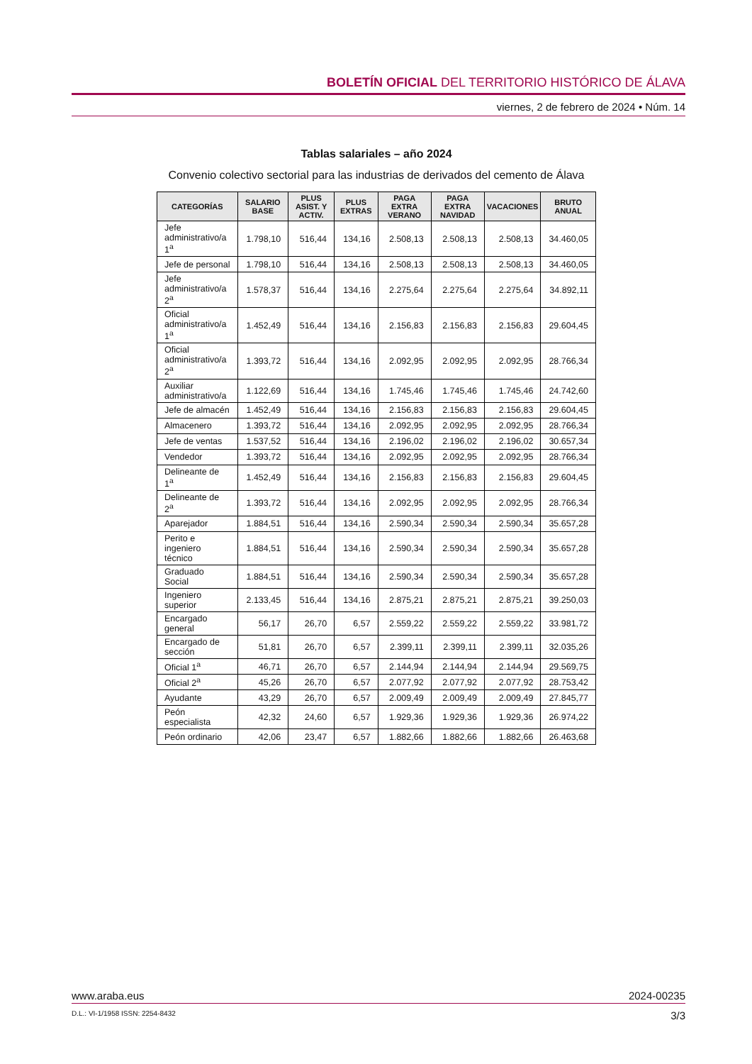BOLETÍN OFICIAL DEL TERRITORIO HISTÓRICO DE ÁLAVA
viernes, 2 de febrero de 2024 • Núm. 14
Tablas salariales – año 2024
Convenio colectivo sectorial para las industrias de derivados del cemento de Álava
| CATEGORÍAS | SALARIO BASE | PLUS ASIST. Y ACTIV. | PLUS EXTRAS | PAGA EXTRA VERANO | PAGA EXTRA NAVIDAD | VACACIONES | BRUTO ANUAL |
| --- | --- | --- | --- | --- | --- | --- | --- |
| Jefe administrativo/a 1<sup>a</sup> | 1.798,10 | 516,44 | 134,16 | 2.508,13 | 2.508,13 | 2.508,13 | 34.460,05 |
| Jefe de personal | 1.798,10 | 516,44 | 134,16 | 2.508,13 | 2.508,13 | 2.508,13 | 34.460,05 |
| Jefe administrativo/a 2<sup>a</sup> | 1.578,37 | 516,44 | 134,16 | 2.275,64 | 2.275,64 | 2.275,64 | 34.892,11 |
| Oficial administrativo/a 1<sup>a</sup> | 1.452,49 | 516,44 | 134,16 | 2.156,83 | 2.156,83 | 2.156,83 | 29.604,45 |
| Oficial administrativo/a 2<sup>a</sup> | 1.393,72 | 516,44 | 134,16 | 2.092,95 | 2.092,95 | 2.092,95 | 28.766,34 |
| Auxiliar administrativo/a | 1.122,69 | 516,44 | 134,16 | 1.745,46 | 1.745,46 | 1.745,46 | 24.742,60 |
| Jefe de almacén | 1.452,49 | 516,44 | 134,16 | 2.156,83 | 2.156,83 | 2.156,83 | 29.604,45 |
| Almacenero | 1.393,72 | 516,44 | 134,16 | 2.092,95 | 2.092,95 | 2.092,95 | 28.766,34 |
| Jefe de ventas | 1.537,52 | 516,44 | 134,16 | 2.196,02 | 2.196,02 | 2.196,02 | 30.657,34 |
| Vendedor | 1.393,72 | 516,44 | 134,16 | 2.092,95 | 2.092,95 | 2.092,95 | 28.766,34 |
| Delineante de 1<sup>a</sup> | 1.452,49 | 516,44 | 134,16 | 2.156,83 | 2.156,83 | 2.156,83 | 29.604,45 |
| Delineante de 2<sup>a</sup> | 1.393,72 | 516,44 | 134,16 | 2.092,95 | 2.092,95 | 2.092,95 | 28.766,34 |
| Aparejador | 1.884,51 | 516,44 | 134,16 | 2.590,34 | 2.590,34 | 2.590,34 | 35.657,28 |
| Perito e ingeniero técnico | 1.884,51 | 516,44 | 134,16 | 2.590,34 | 2.590,34 | 2.590,34 | 35.657,28 |
| Graduado Social | 1.884,51 | 516,44 | 134,16 | 2.590,34 | 2.590,34 | 2.590,34 | 35.657,28 |
| Ingeniero superior | 2.133,45 | 516,44 | 134,16 | 2.875,21 | 2.875,21 | 2.875,21 | 39.250,03 |
| Encargado general | 56,17 | 26,70 | 6,57 | 2.559,22 | 2.559,22 | 2.559,22 | 33.981,72 |
| Encargado de sección | 51,81 | 26,70 | 6,57 | 2.399,11 | 2.399,11 | 2.399,11 | 32.035,26 |
| Oficial 1<sup>a</sup> | 46,71 | 26,70 | 6,57 | 2.144,94 | 2.144,94 | 2.144,94 | 29.569,75 |
| Oficial 2<sup>a</sup> | 45,26 | 26,70 | 6,57 | 2.077,92 | 2.077,92 | 2.077,92 | 28.753,42 |
| Ayudante | 43,29 | 26,70 | 6,57 | 2.009,49 | 2.009,49 | 2.009,49 | 27.845,77 |
| Peón especialista | 42,32 | 24,60 | 6,57 | 1.929,36 | 1.929,36 | 1.929,36 | 26.974,22 |
| Peón ordinario | 42,06 | 23,47 | 6,57 | 1.882,66 | 1.882,66 | 1.882,66 | 26.463,68 |
www.araba.eus 2024-00235
D.L.: VI-1/1958 ISSN: 2254-8432 3/3